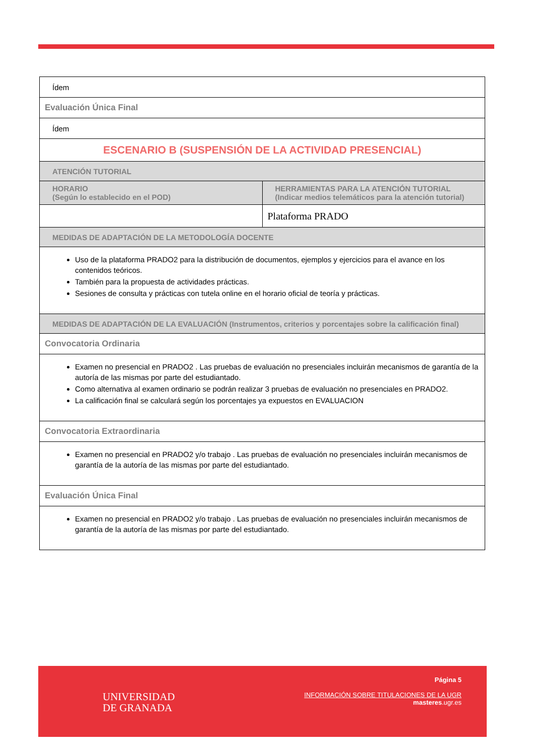| Ídem | |
| Evaluación Única Final | |
| Ídem | |
| ESCENARIO B (SUSPENSIÓN DE LA ACTIVIDAD PRESENCIAL) | |
| ATENCIÓN TUTORIAL | |
| HORARIO (Según lo establecido en el POD) | HERRAMIENTAS PARA LA ATENCIÓN TUTORIAL (Indicar medios telemáticos para la atención tutorial) |
| | Plataforma PRADO |
| MEDIDAS DE ADAPTACIÓN DE LA METODOLOGÍA DOCENTE | |
| Uso de la plataforma PRADO2 para la distribución de documentos, ejemplos y ejercicios para el avance en los contenidos teóricos. También para la propuesta de actividades prácticas. Sesiones de consulta y prácticas con tutela online en el horario oficial de teoría y prácticas. | |
| MEDIDAS DE ADAPTACIÓN DE LA EVALUACIÓN (Instrumentos, criterios y porcentajes sobre la calificación final) | |
| Convocatoria Ordinaria | |
| Examen no presencial en PRADO2 . Las pruebas de evaluación no presenciales incluirán mecanismos de garantía de la autoría de las mismas por parte del estudiantado. Como alternativa al examen ordinario se podrán realizar 3 pruebas de evaluación no presenciales en PRADO2. La calificación final se calculará según los porcentajes ya expuestos en EVALUACION | |
| Convocatoria Extraordinaria | |
| Examen no presencial en PRADO2 y/o trabajo . Las pruebas de evaluación no presenciales incluirán mecanismos de garantía de la autoría de las mismas por parte del estudiantado. | |
| Evaluación Única Final | |
| Examen no presencial en PRADO2 y/o trabajo . Las pruebas de evaluación no presenciales incluirán mecanismos de garantía de la autoría de las mismas por parte del estudiantado. | |
UNIVERSIDAD
DE GRANADA
Página 5
INFORMACIÓN SOBRE TITULACIONES DE LA UGR
masteres.ugr.es